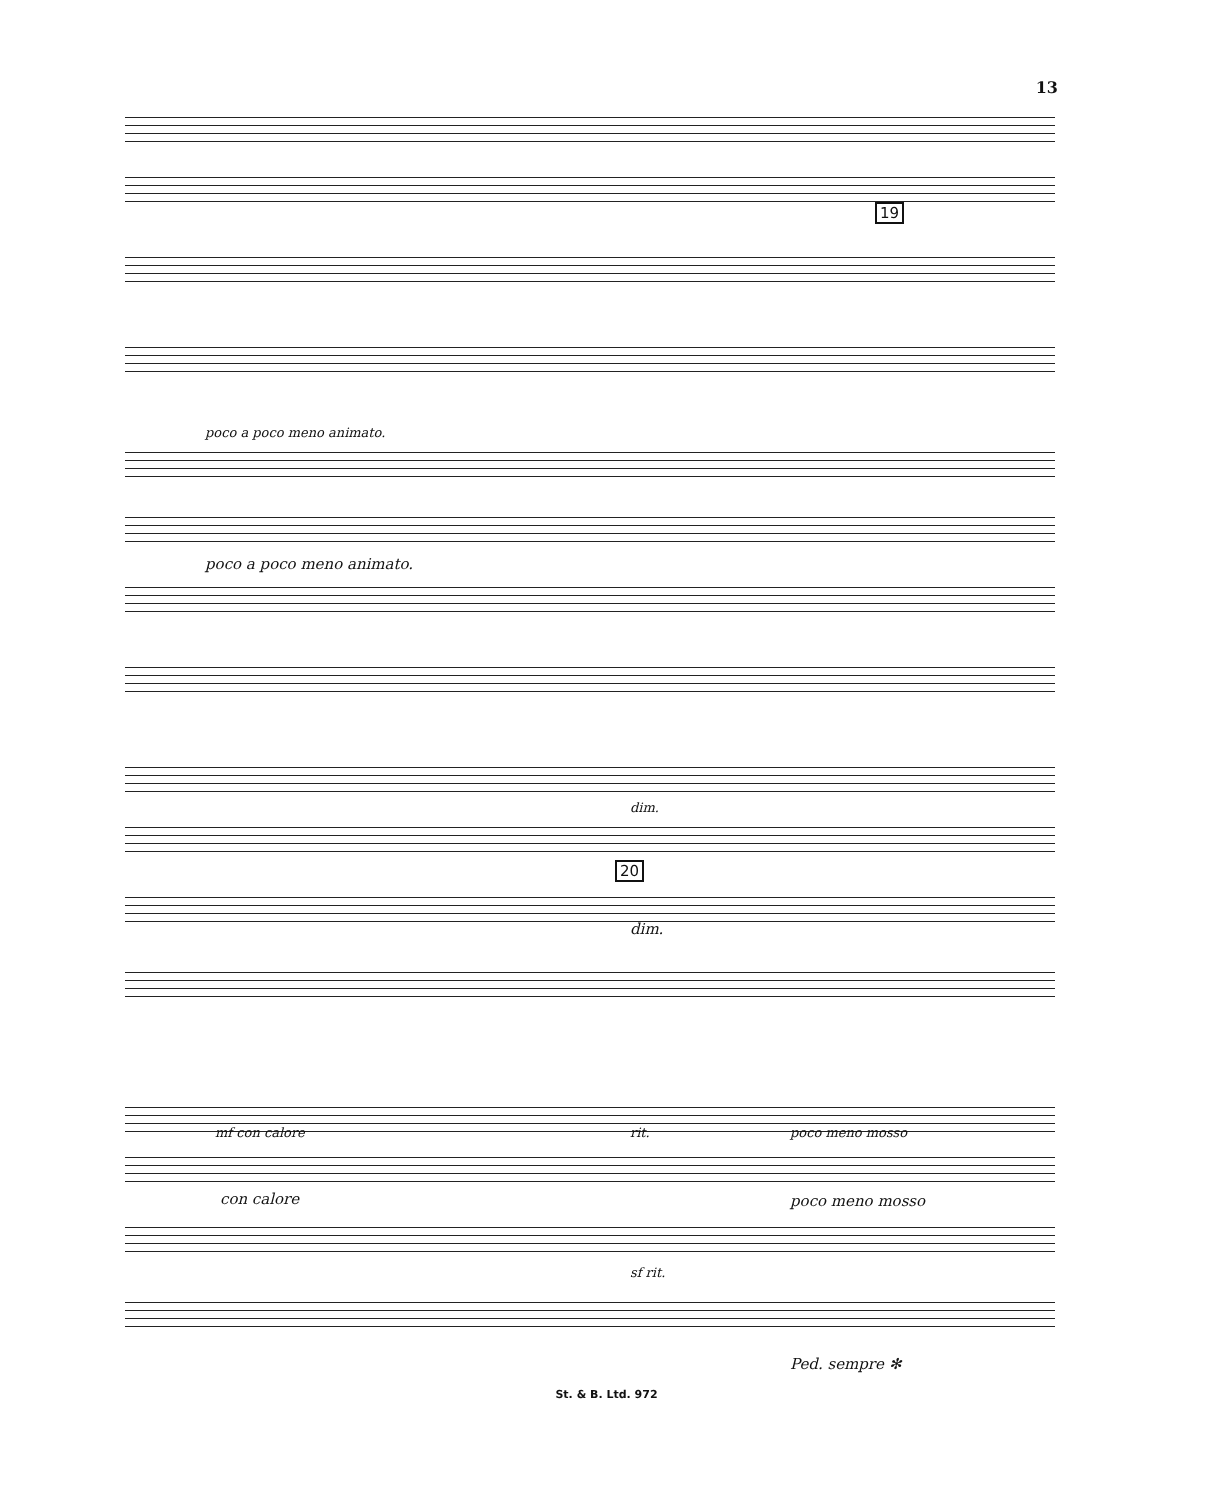13
19
poco a poco meno animato.
poco a poco meno animato.
dim.
20
dim.
mf con calore rit. poco meno mosso
con calore poco meno mosso
sf rit.
Ped. sempre ✻
St. & B. Ltd. 972